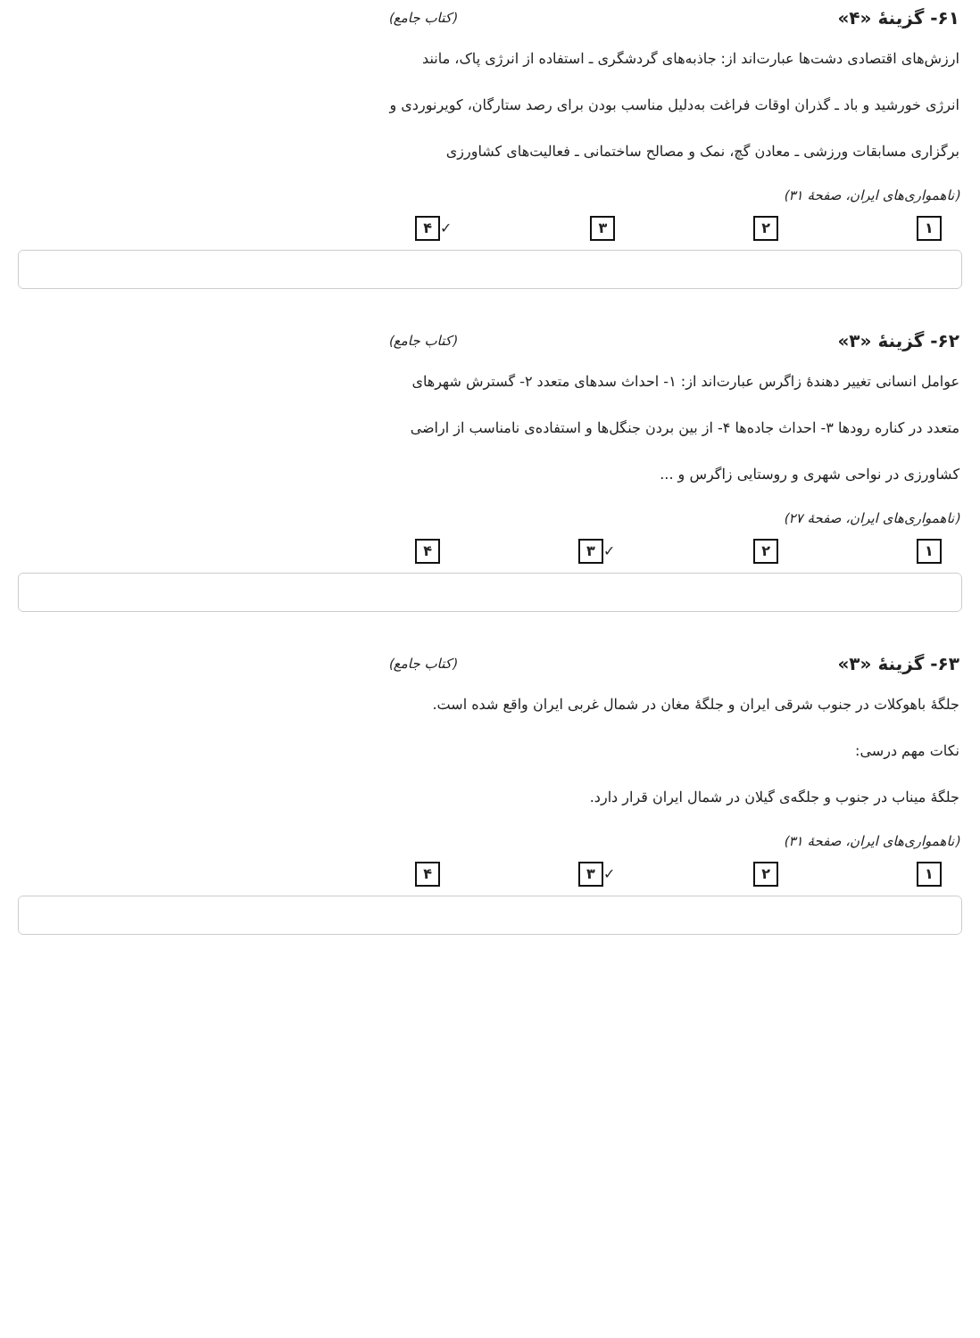۶۱- گزینهٔ «۴» (کتاب جامع)
ارزش‌های اقتصادی دشت‌ها عبارت‌اند از: جاذبه‌های گردشگری ـ استفاده از انرژی پاک، مانند انرژی خورشید و باد ـ گذران اوقات فراغت به‌دلیل مناسب بودن برای رصد ستارگان، کویرنوردی و برگزاری مسابقات ورزشی ـ معادن گچ، نمک و مصالح ساختمانی ـ فعالیت‌های کشاورزی
(ناهمواری‌های ایران، صفحهٔ ۳۱)
۱ ۲ ۳ ✓ ۴
۶۲- گزینهٔ «۳» (کتاب جامع)
عوامل انسانی تغییر دهندهٔ زاگرس عبارت‌اند از: ۱- احداث سدهای متعدد ۲- گسترش شهرهای متعدد در کناره رودها ۳- احداث جاده‌ها ۴- از بین بردن جنگل‌ها و استفاده‌ی نامناسب از اراضی کشاورزی در نواحی شهری و روستایی زاگرس و ...
(ناهمواری‌های ایران، صفحهٔ ۲۷)
۱ ۲ ✓ ۳ ۴
۶۳- گزینهٔ «۳» (کتاب جامع)
جلگهٔ باهوکلات در جنوب شرقی ایران و جلگهٔ مغان در شمال غربی ایران واقع شده است.
نکات مهم درسی:
جلگهٔ میناب در جنوب و جلگه‌ی گیلان در شمال ایران قرار دارد.
(ناهمواری‌های ایران، صفحهٔ ۳۱)
۱ ۲ ✓ ۳ ۴